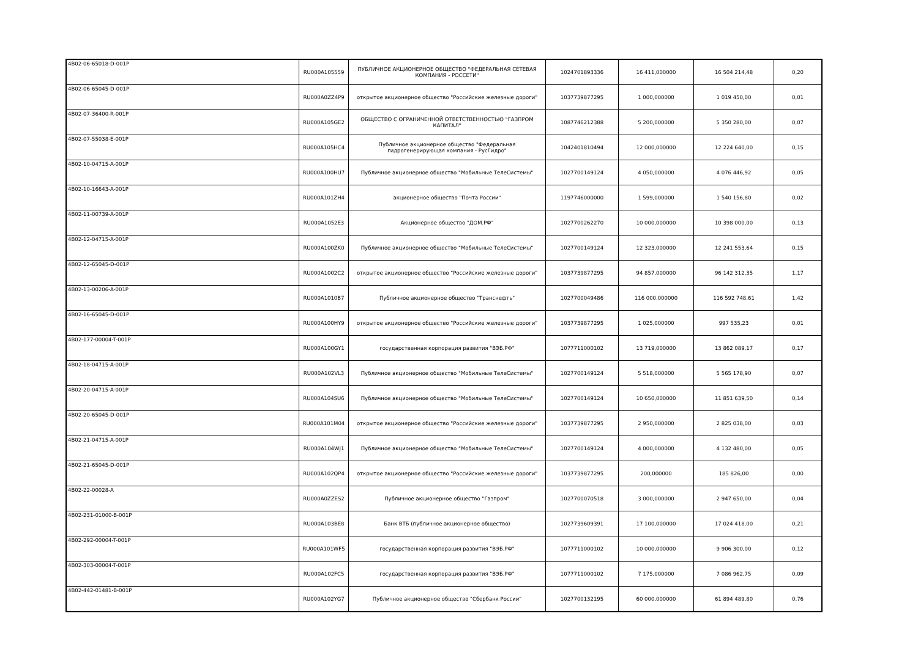| 4B02-06-65018-D-001P | RU000A105559 | ПУБЛИЧНОЕ АКЦИОНЕРНОЕ ОБЩЕСТВО "ФЕДЕРАЛЬНАЯ СЕТЕВАЯ КОМПАНИЯ - РОССЕТИ" | 1024701893336 | 16 411,000000 | 16 504 214,48 | 0,20 |
| 4B02-06-65045-D-001P | RU000A0ZZ4P9 | открытое акционерное общество "Российские железные дороги" | 1037739877295 | 1 000,000000 | 1 019 450,00 | 0,01 |
| 4B02-07-36400-R-001P | RU000A105GE2 | ОБЩЕСТВО С ОГРАНИЧЕННОЙ ОТВЕТСТВЕННОСТЬЮ "ГАЗПРОМ КАПИТАЛ" | 1087746212388 | 5 200,000000 | 5 350 280,00 | 0,07 |
| 4B02-07-55038-E-001P | RU000A105HC4 | Публичное акционерное общество "Федеральная гидрогенерирующая компания - РусГидро" | 1042401810494 | 12 000,000000 | 12 224 640,00 | 0,15 |
| 4B02-10-04715-A-001P | RU000A100HU7 | Публичное акционерное общество "Мобильные ТелеСистемы" | 1027700149124 | 4 050,000000 | 4 076 446,92 | 0,05 |
| 4B02-10-16643-A-001P | RU000A101ZH4 | акционерное общество "Почта России" | 1197746000000 | 1 599,000000 | 1 540 156,80 | 0,02 |
| 4B02-11-00739-A-001P | RU000A1052E3 | Акционерное общество "ДОМ.РФ" | 1027700262270 | 10 000,000000 | 10 398 000,00 | 0,13 |
| 4B02-12-04715-A-001P | RU000A100ZK0 | Публичное акционерное общество "Мобильные ТелеСистемы" | 1027700149124 | 12 323,000000 | 12 241 553,64 | 0,15 |
| 4B02-12-65045-D-001P | RU000A1002C2 | открытое акционерное общество "Российские железные дороги" | 1037739877295 | 94 857,000000 | 96 142 312,35 | 1,17 |
| 4B02-13-00206-A-001P | RU000A1010B7 | Публичное акционерное общество "Транснефть" | 1027700049486 | 116 000,000000 | 116 592 748,61 | 1,42 |
| 4B02-16-65045-D-001P | RU000A100HY9 | открытое акционерное общество "Российские железные дороги" | 1037739877295 | 1 025,000000 | 997 535,23 | 0,01 |
| 4B02-177-00004-T-001P | RU000A100GY1 | государственная корпорация развития "ВЭБ.РФ" | 1077711000102 | 13 719,000000 | 13 862 089,17 | 0,17 |
| 4B02-18-04715-A-001P | RU000A102VL3 | Публичное акционерное общество "Мобильные ТелеСистемы" | 1027700149124 | 5 518,000000 | 5 565 178,90 | 0,07 |
| 4B02-20-04715-A-001P | RU000A104SU6 | Публичное акционерное общество "Мобильные ТелеСистемы" | 1027700149124 | 10 650,000000 | 11 851 639,50 | 0,14 |
| 4B02-20-65045-D-001P | RU000A101M04 | открытое акционерное общество "Российские железные дороги" | 1037739877295 | 2 950,000000 | 2 825 038,00 | 0,03 |
| 4B02-21-04715-A-001P | RU000A104WJ1 | Публичное акционерное общество "Мобильные ТелеСистемы" | 1027700149124 | 4 000,000000 | 4 132 480,00 | 0,05 |
| 4B02-21-65045-D-001P | RU000A102QP4 | открытое акционерное общество "Российские железные дороги" | 1037739877295 | 200,000000 | 185 826,00 | 0,00 |
| 4B02-22-00028-A | RU000A0ZZES2 | Публичное акционерное общество "Газпром" | 1027700070518 | 3 000,000000 | 2 947 650,00 | 0,04 |
| 4B02-231-01000-B-001P | RU000A103BE8 | Банк ВТБ (публичное акционерное общество) | 1027739609391 | 17 100,000000 | 17 024 418,00 | 0,21 |
| 4B02-292-00004-T-001P | RU000A101WF5 | государственная корпорация развития "ВЭБ.РФ" | 1077711000102 | 10 000,000000 | 9 906 300,00 | 0,12 |
| 4B02-303-00004-T-001P | RU000A102FC5 | государственная корпорация развития "ВЭБ.РФ" | 1077711000102 | 7 175,000000 | 7 086 962,75 | 0,09 |
| 4B02-442-01481-B-001P | RU000A102YG7 | Публичное акционерное общество "Сбербанк России" | 1027700132195 | 60 000,000000 | 61 894 489,80 | 0,76 |